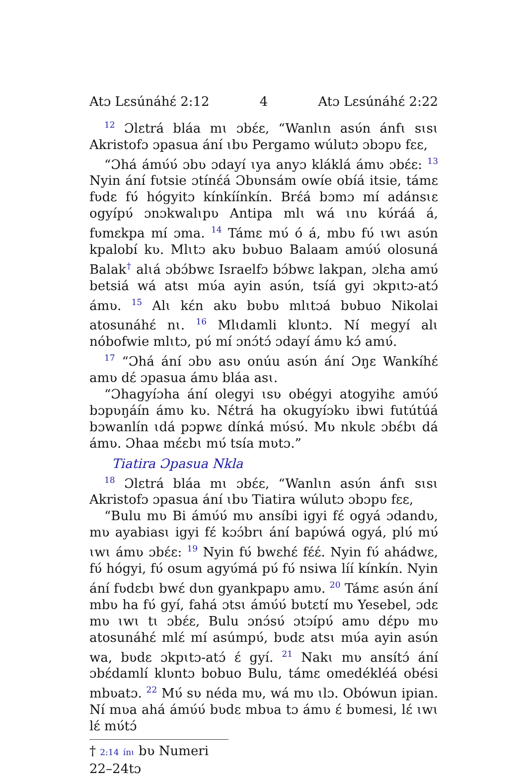Atɔ Lɛsúnáhɛ́ 2:12 4 Atɔ Lɛsúnáhɛ́ 2:22
<sup>12</sup> Ɔlɛtrá bláa mɩ ɔbɛ́ɛ, “Wanlɩn asʋ́n ánfɩ sɩsɩ Akristofɔ ɔpasua ání ɩbʋ Pergamo wúlutɔ ɔbɔpʋ fɛɛ,
“Ɔhá ámʋ́ʋ́ ɔbʋ ɔdayí ɩya anyɔ kláklá ámʋ ɔbɛ́ɛ: <sup>13</sup> Nyin ání fʋtsie ɔtínɛ́á Ɔbʋnsám owíe obíá itsie, támɛ fʋdɛ fʋ́ hógyitɔ kínkíínkín. Brɛ́á bɔmɔ mí adánsɩɛ ogyípʋ́ ɔnɔkwalɩpʋ Antipa mlɩ wá ɩnʋ kʋ́ráá á, fʋmɛkpa mí ɔma. <sup>14</sup> Támɛ mʋ́ ó á, mbʋ fʋ́ ɩwɩ asʋ́n kpalobí kʋ. Mlɩtɔ akʋ bʋbuo Balaam amʋ́ʋ́ olosuná Balak<sup>†</sup> alɩá ɔbɔ́bwɛ Israelfɔ bɔ́bwɛ lakpan, ɔlɛha amʋ́ betsiá wá atsɩ mʋ́a ayin asʋ́n, tsíá gyi ɔkpɩtɔ-atɔ́ ámʋ. <sup>15</sup> Alɩ kɛ́n akʋ bʋbʋ mlɩtɔá bʋbuo Nikolai atosunáhɛ́ nɩ. <sup>16</sup> Mlɩdamli klʋntɔ. Ní megyí alɩ nóbofwie mlɩtɔ, pʋ́ mí ɔnɔ́tɔ́ ɔdayí ámʋ kɔ́ amʋ́.
<sup>17</sup> “Ɔhá ání ɔbʋ asʋ onúu asʋ́n ání Ɔŋɛ Wankíhɛ́ amʋ dɛ́ ɔpasua ámʋ bláa asɩ.
“Ɔhagyíɔha ání olegyi ɩsʋ obégyi atogyihɛ amʋ́ʋ́ bɔpʋŋáín ámʋ kʋ. Nɛ́trá ha okugyíɔkʋ ibwi futútúá bɔwanlín ɩdá pɔpwɛ dínká mʋ́sʋ́. Mʋ nkʋlɛ ɔbɛ́bɩ dá ámʋ. Ɔhaa mɛ́ɛbɩ mʋ́ tsía mʋtɔ.”
Tiatira Ɔpasua Nkla
<sup>18</sup> Ɔlɛtrá bláa mɩ ɔbɛ́ɛ, “Wanlɩn asʋ́n ánfɩ sɩsɩ Akristofɔ ɔpasua ání ɩbʋ Tiatira wúlutɔ ɔbɔpʋ fɛɛ,
“Bulu mʋ Bi ámʋ́ʋ́ mʋ ansíbi igyi fɛ́ ogyá ɔdandʋ, mʋ ayabiasɩ igyi fɛ́ kɔɔ́brɩ ání bapʋ́wá ogyá, plʋ́ mʋ́ ɩwɩ ámʋ ɔbɛ́ɛ: <sup>19</sup> Nyin fʋ́ bwɛhɛ́ fɛ́ɛ́. Nyin fʋ́ ahádwɛ, fʋ́ hógyi, fʋ́ osum agyʋ́má pʋ́ fʋ́ nsiwa líí kínkín. Nyin ání fʋdɛbɩ bwɛ́ dʋn gyankpapʋ amʋ. <sup>20</sup> Támɛ asʋ́n ání mbʋ ha fʋ́ gyí, fahá ɔtsɩ ámʋ́ʋ́ bʋtɛtí mʋ Yesebel, ɔdɛ mʋ ɩwɩ tɩ ɔbɛ́ɛ, Bulu ɔnɔ́sʋ́ ɔtɔípʋ́ amʋ dɛ́pʋ mʋ atosunáhɛ́ mlɛ́ mí asúmpʋ́, bʋdɛ atsɩ mʋ́a ayin asʋ́n wa, bʋdɛ ɔkpɩtɔ-atɔ́ ɛ́ gyí. <sup>21</sup> Nakɩ mʋ ansítɔ́ ání ɔbɛ́damlí klʋntɔ bobuo Bulu, támɛ omedékléá obési mbʋatɔ. <sup>22</sup> Mʋ́ sʋ néda mʋ, wá mʋ ɩlɔ. Obówun ipian. Ní mʋa ahá ámʋ́ʋ́ bʋdɛ mbʋa tɔ ámʋ ɛ́ bʋmesi, lɛ́ ɩwɩ lɛ́ mʋ́tɔ́
† 2:14 ínɩ bʋ Numeri 22–24tɔ